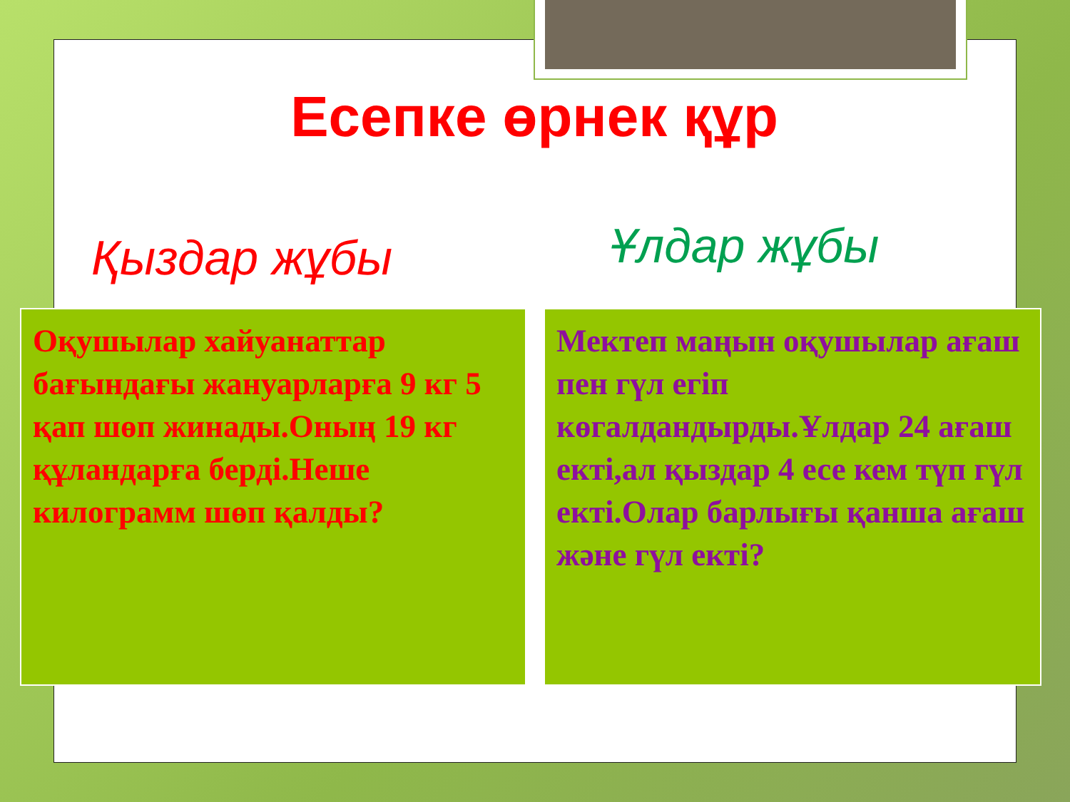Есепке өрнек құр
Қыздар жұбы Ұлдар жұбы
Оқушылар хайуанаттар бағындағы жануарларға 9 кг 5 қап шөп жинады.Оның 19 кг құландарға берді.Неше килограмм шөп қалды?
Мектеп маңын оқушылар ағаш пен гүл егіп көгалдандырды.Ұлдар 24 ағаш екті,ал қыздар 4 есе кем түп гүл екті.Олар барлығы қанша ағаш және гүл екті?